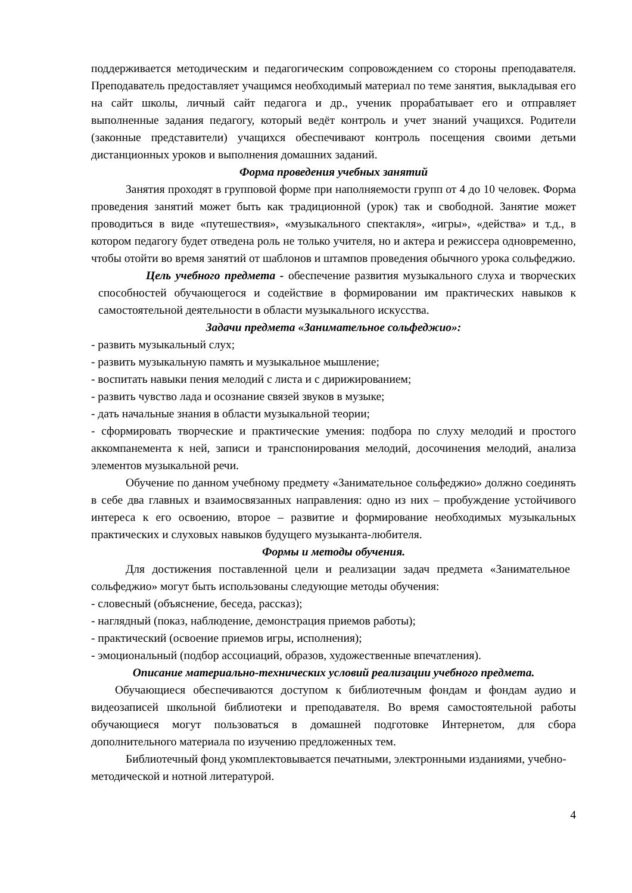поддерживается методическим и педагогическим сопровождением со стороны преподавателя. Преподаватель предоставляет учащимся необходимый материал по теме занятия, выкладывая его на сайт школы, личный сайт педагога и др., ученик прорабатывает его и отправляет выполненные задания педагогу, который ведёт контроль и учет знаний учащихся. Родители (законные представители) учащихся обеспечивают контроль посещения своими детьми дистанционных уроков и выполнения домашних заданий.
Форма проведения учебных занятий
Занятия проходят в групповой форме при наполняемости групп от 4 до 10 человек. Форма проведения занятий может быть как традиционной (урок) так и свободной. Занятие может проводиться в виде «путешествия», «музыкального спектакля», «игры», «действа» и т.д., в котором педагогу будет отведена роль не только учителя, но и актера и режиссера одновременно, чтобы отойти во время занятий от шаблонов и штампов проведения обычного урока сольфеджио.
Цель учебного предмета - обеспечение развития музыкального слуха и творческих способностей обучающегося и содействие в формировании им практических навыков к самостоятельной деятельности в области музыкального искусства.
Задачи предмета «Занимательное сольфеджио»:
- развить музыкальный слух;
- развить музыкальную память и музыкальное мышление;
- воспитать навыки пения мелодий с листа и с дирижированием;
- развить чувство лада и осознание связей звуков в музыке;
- дать начальные знания в области музыкальной теории;
- сформировать творческие и практические умения: подбора по слуху мелодий и простого аккомпанемента к ней, записи и транспонирования мелодий, досочинения мелодий, анализа элементов музыкальной речи.
Обучение по данном учебному предмету «Занимательное сольфеджио» должно соединять в себе два главных и взаимосвязанных направления: одно из них – пробуждение устойчивого интереса к его освоению, второе – развитие и формирование необходимых музыкальных практических и слуховых навыков будущего музыканта-любителя.
Формы и методы обучения.
Для достижения поставленной цели и реализации задач предмета «Занимательное сольфеджио» могут быть использованы следующие методы обучения:
- словесный (объяснение, беседа, рассказ);
- наглядный (показ, наблюдение, демонстрация приемов работы);
- практический (освоение приемов игры, исполнения);
- эмоциональный (подбор ассоциаций, образов, художественные впечатления).
Описание материально-технических условий реализации учебного предмета.
Обучающиеся обеспечиваются доступом к библиотечным фондам и фондам аудио и видеозаписей школьной библиотеки и преподавателя. Во время самостоятельной работы обучающиеся могут пользоваться в домашней подготовке Интернетом, для сбора дополнительного материала по изучению предложенных тем.
Библиотечный фонд укомплектовывается печатными, электронными изданиями, учебно-методической и нотной литературой.
4